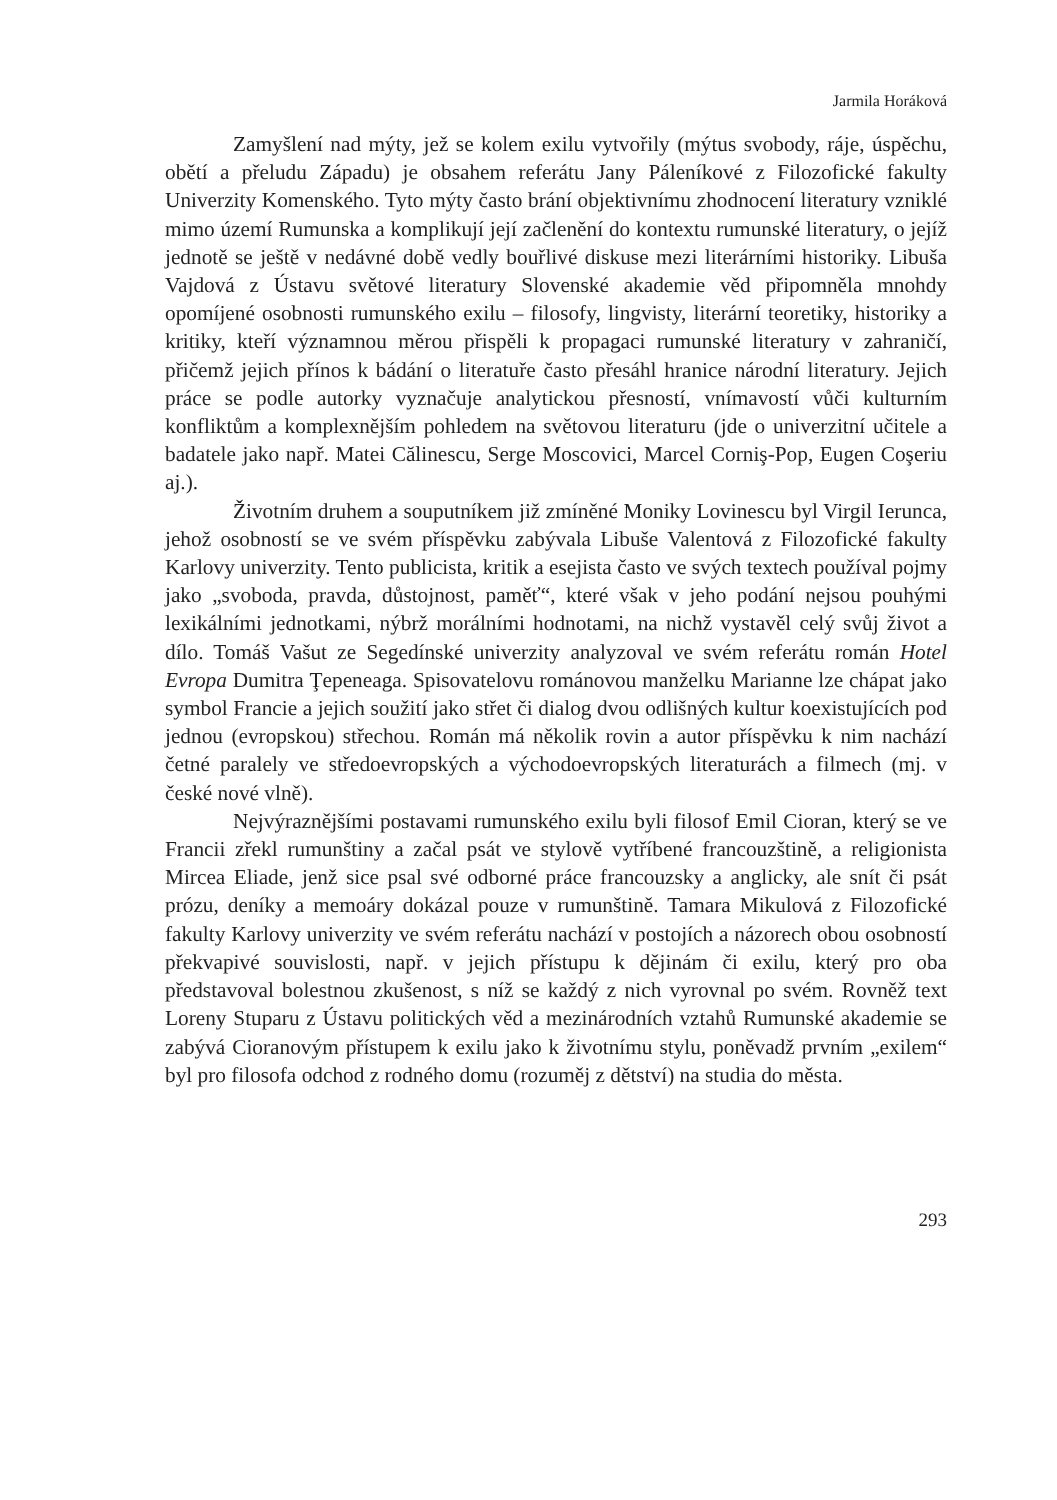Jarmila Horáková
Zamyšlení nad mýty, jež se kolem exilu vytvořily (mýtus svobody, ráje, úspěchu, obětí a přeludu Západu) je obsahem referátu Jany Páleníkové z Filozofické fakulty Univerzity Komenského. Tyto mýty často brání objektivnímu zhodnocení literatury vzniklé mimo území Rumunska a komplikují její začlenění do kontextu rumunské literatury, o jejíž jednotě se ještě v nedávné době vedly bouřlivé diskuse mezi literárními historiky. Libuša Vajdová z Ústavu světové literatury Slovenské akademie věd připomněla mnohdy opomíjené osobnosti rumunského exilu – filosofy, lingvisty, literární teoretiky, historiky a kritiky, kteří významnou měrou přispěli k propagaci rumunské literatury v zahraničí, přičemž jejich přínos k bádání o literatuře často přesáhl hranice národní literatury. Jejich práce se podle autorky vyznačuje analytickou přesností, vnímavostí vůči kulturním konfliktům a komplexnějším pohledem na světovou literaturu (jde o univerzitní učitele a badatele jako např. Matei Călinescu, Serge Moscovici, Marcel Corniş-Pop, Eugen Coşeriu aj.).
Životním druhem a souputníkem již zmíněné Moniky Lovinescu byl Virgil Ierunca, jehož osobností se ve svém příspěvku zabývala Libuše Valentová z Filozofické fakulty Karlovy univerzity. Tento publicista, kritik a esejista často ve svých textech používal pojmy jako „svoboda, pravda, důstojnost, paměť“, které však v jeho podání nejsou pouhými lexikálními jednotkami, nýbrž morálními hodnotami, na nichž vystavěl celý svůj život a dílo. Tomáš Vašut ze Segedínské univerzity analyzoval ve svém referátu román Hotel Evropa Dumitra Ţepeneaga. Spisovatelovu románovou manželku Marianne lze chápat jako symbol Francie a jejich soužití jako střet či dialog dvou odlišných kultur koexistujících pod jednou (evropskou) střechou. Román má několik rovin a autor příspěvku k nim nachází četné paralely ve středoevropských a východoevropských literaturách a filmech (mj. v české nové vlně).
Nejvýraznějšími postavami rumunského exilu byli filosof Emil Cioran, který se ve Francii zřekl rumunštiny a začal psát ve stylově vytříbené francouzštině, a religionista Mircea Eliade, jenž sice psal své odborné práce francouzsky a anglicky, ale snít či psát prózu, deníky a memoáry dokázal pouze v rumunštině. Tamara Mikulová z Filozofické fakulty Karlovy univerzity ve svém referátu nachází v postojích a názorech obou osobností překvapivé souvislosti, např. v jejich přístupu k dějinám či exilu, který pro oba představoval bolestnou zkušenost, s níž se každý z nich vyrovnal po svém. Rovněž text Loreny Stuparu z Ústavu politických věd a mezinárodních vztahů Rumunské akademie se zabývá Cioranovým přístupem k exilu jako k životnímu stylu, poněvadž prvním „exilem“ byl pro filosofa odchod z rodného domu (rozuměj z dětství) na studia do města.
293